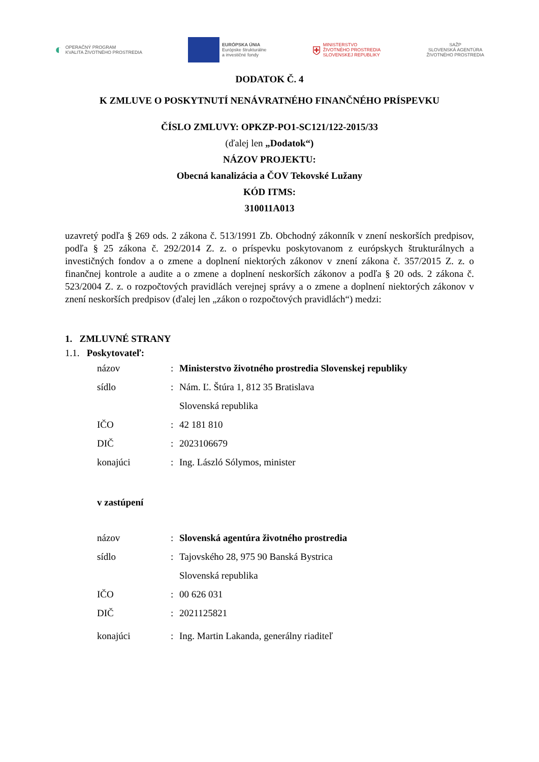◐ OPERAČNÝ PROGRAM
KVALITA ŽIVOTNÉHO PROSTREDIA
EURÓPSKA ÚNIA
Európske štrukturálne
a investičné fondy
⛨ MINISTERSTVO
ŽIVOTNÉHO PROSTREDIA
SLOVENSKEJ REPUBLIKY
SAŽP
SLOVENSKÁ AGENTÚRA
ŽIVOTNÉHO PROSTREDIA
DODATOK Č. 4
K ZMLUVE O POSKYTNUTÍ NENÁVRATNÉHO FINANČNÉHO PRÍSPEVKU
ČÍSLO ZMLUVY: OPKZP-PO1-SC121/122-2015/33
(ďalej len „Dodatok“)
NÁZOV PROJEKTU:
Obecná kanalizácia a ČOV Tekovské Lužany
KÓD ITMS:
310011A013
uzavretý podľa § 269 ods. 2 zákona č. 513/1991 Zb. Obchodný zákonník v znení neskorších predpisov, podľa § 25 zákona č. 292/2014 Z. z. o príspevku poskytovanom z európskych štrukturálnych a investičných fondov a o zmene a doplnení niektorých zákonov v znení zákona č. 357/2015 Z. z. o finančnej kontrole a audite a o zmene a doplnení neskorších zákonov a podľa § 20 ods. 2 zákona č. 523/2004 Z. z. o rozpočtových pravidlách verejnej správy a o zmene a doplnení niektorých zákonov v znení neskorších predpisov (ďalej len „zákon o rozpočtových pravidlách“) medzi:
1. ZMLUVNÉ STRANY
1.1. Poskytovateľ:
názov: Ministerstvo životného prostredia Slovenskej republiky
sídlo: Nám. Ľ. Štúra 1, 812 35 Bratislava
Slovenská republika
IČO: 42 181 810
DIČ: 2023106679
konajúci: Ing. László Sólymos, minister
v zastúpení
názov: Slovenská agentúra životného prostredia
sídlo: Tajovského 28, 975 90 Banská Bystrica
Slovenská republika
IČO: 00 626 031
DIČ: 2021125821
konajúci: Ing. Martin Lakanda, generálny riaditeľ